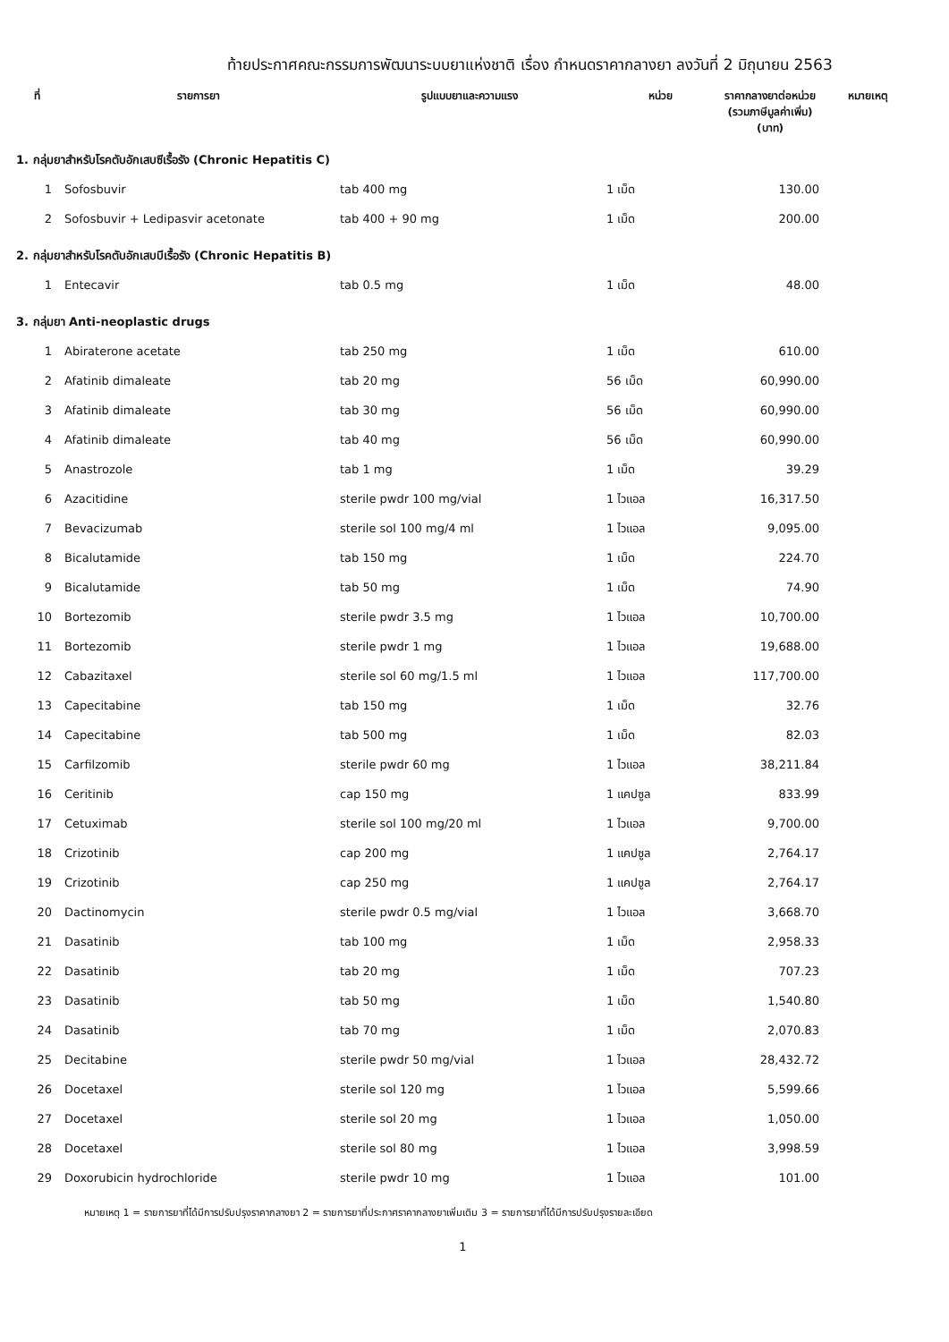ท้ายประกาศคณะกรรมการพัฒนาระบบยาแห่งชาติ เรื่อง กำหนดราคากลางยา ลงวันที่ 2 มิถุนายน 2563
| ที่ | รายการยา | รูปแบบยาและความแรง | หน่วย | ราคากลางยาต่อหน่วย (รวมภาษีมูลค่าเพิ่ม) (บาท) | หมายเหตุ |
| --- | --- | --- | --- | --- | --- |
| 1. กลุ่มยาสำหรับโรคตับอักเสบซีเรื้อรัง (Chronic Hepatitis C) | | | | | |
| 1 | Sofosbuvir | tab 400 mg | 1 เม็ด | 130.00 | |
| 2 | Sofosbuvir + Ledipasvir acetonate | tab 400 + 90 mg | 1 เม็ด | 200.00 | |
| 2. กลุ่มยาสำหรับโรคตับอักเสบบีเรื้อรัง (Chronic Hepatitis B) | | | | | |
| 1 | Entecavir | tab 0.5 mg | 1 เม็ด | 48.00 | |
| 3. กลุ่มยา Anti-neoplastic drugs | | | | | |
| 1 | Abiraterone acetate | tab 250 mg | 1 เม็ด | 610.00 | |
| 2 | Afatinib dimaleate | tab 20 mg | 56 เม็ด | 60,990.00 | |
| 3 | Afatinib dimaleate | tab 30 mg | 56 เม็ด | 60,990.00 | |
| 4 | Afatinib dimaleate | tab 40 mg | 56 เม็ด | 60,990.00 | |
| 5 | Anastrozole | tab 1 mg | 1 เม็ด | 39.29 | |
| 6 | Azacitidine | sterile pwdr 100 mg/vial | 1 ไวแอล | 16,317.50 | |
| 7 | Bevacizumab | sterile sol 100 mg/4 ml | 1 ไวแอล | 9,095.00 | |
| 8 | Bicalutamide | tab 150 mg | 1 เม็ด | 224.70 | |
| 9 | Bicalutamide | tab 50 mg | 1 เม็ด | 74.90 | |
| 10 | Bortezomib | sterile pwdr 3.5 mg | 1 ไวแอล | 10,700.00 | |
| 11 | Bortezomib | sterile pwdr 1 mg | 1 ไวแอล | 19,688.00 | |
| 12 | Cabazitaxel | sterile sol 60 mg/1.5 ml | 1 ไวแอล | 117,700.00 | |
| 13 | Capecitabine | tab 150 mg | 1 เม็ด | 32.76 | |
| 14 | Capecitabine | tab 500 mg | 1 เม็ด | 82.03 | |
| 15 | Carfilzomib | sterile pwdr 60 mg | 1 ไวแอล | 38,211.84 | |
| 16 | Ceritinib | cap 150 mg | 1 แคปซูล | 833.99 | |
| 17 | Cetuximab | sterile sol 100 mg/20 ml | 1 ไวแอล | 9,700.00 | |
| 18 | Crizotinib | cap 200 mg | 1 แคปซูล | 2,764.17 | |
| 19 | Crizotinib | cap 250 mg | 1 แคปซูล | 2,764.17 | |
| 20 | Dactinomycin | sterile pwdr 0.5 mg/vial | 1 ไวแอล | 3,668.70 | |
| 21 | Dasatinib | tab 100 mg | 1 เม็ด | 2,958.33 | |
| 22 | Dasatinib | tab 20 mg | 1 เม็ด | 707.23 | |
| 23 | Dasatinib | tab 50 mg | 1 เม็ด | 1,540.80 | |
| 24 | Dasatinib | tab 70 mg | 1 เม็ด | 2,070.83 | |
| 25 | Decitabine | sterile pwdr 50 mg/vial | 1 ไวแอล | 28,432.72 | |
| 26 | Docetaxel | sterile sol 120 mg | 1 ไวแอล | 5,599.66 | |
| 27 | Docetaxel | sterile sol 20 mg | 1 ไวแอล | 1,050.00 | |
| 28 | Docetaxel | sterile sol 80 mg | 1 ไวแอล | 3,998.59 | |
| 29 | Doxorubicin hydrochloride | sterile pwdr 10 mg | 1 ไวแอล | 101.00 | |
หมายเหตุ 1 = รายการยาที่ได้มีการปรับปรุงราคากลางยา 2 = รายการยาที่ประกาศราคากลางยาเพิ่มเติม 3 = รายการยาที่ได้มีการปรับปรุงรายละเอียด
1